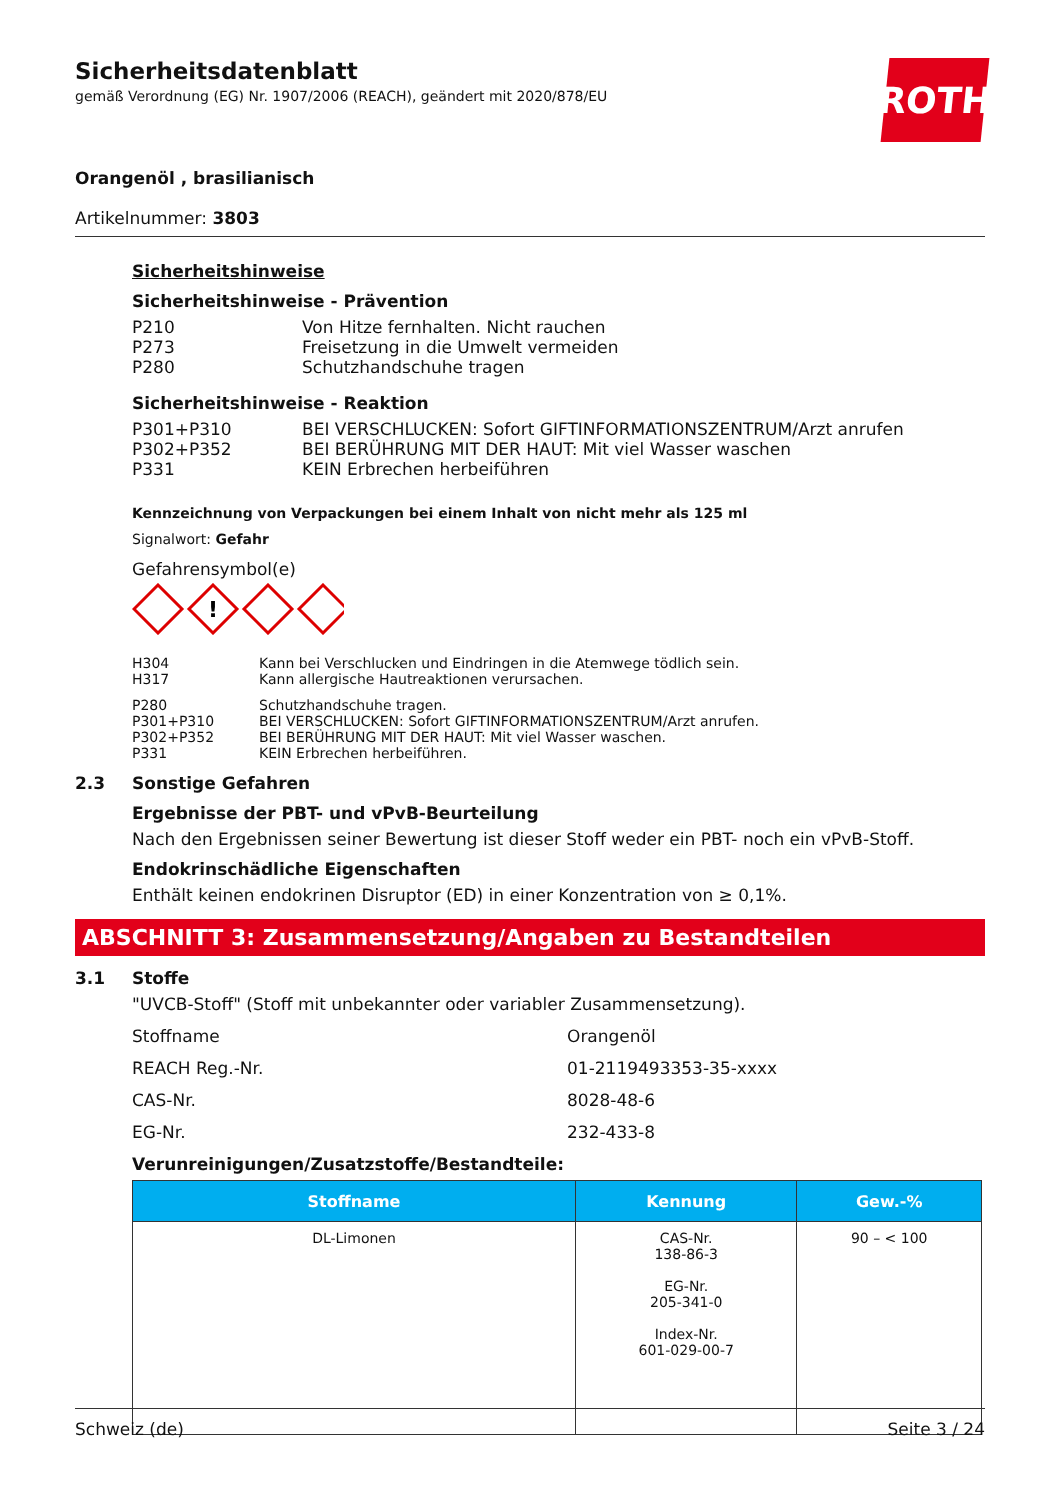Sicherheitsdatenblatt
gemäß Verordnung (EG) Nr. 1907/2006 (REACH), geändert mit 2020/878/EU
ROTH
Orangenöl , brasilianisch
Artikelnummer: 3803
Sicherheitshinweise
Sicherheitshinweise - Prävention
P210 Von Hitze fernhalten. Nicht rauchen
P273 Freisetzung in die Umwelt vermeiden
P280 Schutzhandschuhe tragen
Sicherheitshinweise - Reaktion
P301+P310 BEI VERSCHLUCKEN: Sofort GIFTINFORMATIONSZENTRUM/Arzt anrufen
P302+P352 BEI BERÜHRUNG MIT DER HAUT: Mit viel Wasser waschen
P331 KEIN Erbrechen herbeiführen
Kennzeichnung von Verpackungen bei einem Inhalt von nicht mehr als 125 ml
Signalwort: Gefahr
Gefahrensymbol(e)
!
H304 Kann bei Verschlucken und Eindringen in die Atemwege tödlich sein.
H317 Kann allergische Hautreaktionen verursachen.
P280 Schutzhandschuhe tragen.
P301+P310 BEI VERSCHLUCKEN: Sofort GIFTINFORMATIONSZENTRUM/Arzt anrufen.
P302+P352 BEI BERÜHRUNG MIT DER HAUT: Mit viel Wasser waschen.
P331 KEIN Erbrechen herbeiführen.
2.3 Sonstige Gefahren
Ergebnisse der PBT- und vPvB-Beurteilung
Nach den Ergebnissen seiner Bewertung ist dieser Stoff weder ein PBT- noch ein vPvB-Stoff.
Endokrinschädliche Eigenschaften
Enthält keinen endokrinen Disruptor (ED) in einer Konzentration von ≥ 0,1%.
ABSCHNITT 3: Zusammensetzung/Angaben zu Bestandteilen
3.1 Stoffe
"UVCB-Stoff" (Stoff mit unbekannter oder variabler Zusammensetzung).
Stoffname Orangenöl
REACH Reg.-Nr. 01-2119493353-35-xxxx
CAS-Nr. 8028-48-6
EG-Nr. 232-433-8
Verunreinigungen/Zusatzstoffe/Bestandteile:
| Stoffname | Kennung | Gew.-% |
| --- | --- | --- |
| DL-Limonen | CAS-Nr. 138-86-3 EG-Nr. 205-341-0 Index-Nr. 601-029-00-7 | 90 – < 100 |
Schweiz (de) Seite 3 / 24